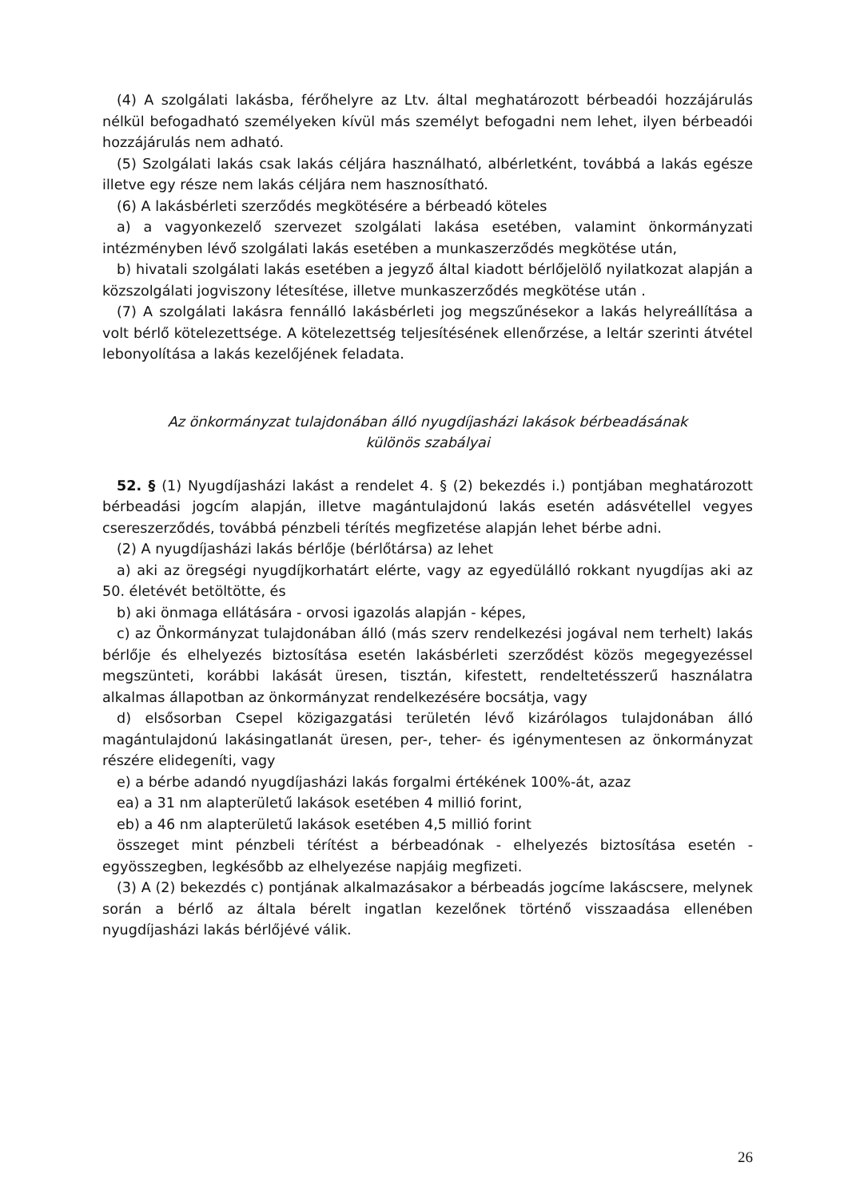(4) A szolgálati lakásba, férőhelyre az Ltv. által meghatározott bérbeadói hozzájárulás nélkül befogadható személyeken kívül más személyt befogadni nem lehet, ilyen bérbeadói hozzájárulás nem adható.
(5) Szolgálati lakás csak lakás céljára használható, albérletként, továbbá a lakás egésze illetve egy része nem lakás céljára nem hasznosítható.
(6) A lakásbérleti szerződés megkötésére a bérbeadó köteles
a) a vagyonkezelő szervezet szolgálati lakása esetében, valamint önkormányzati intézményben lévő szolgálati lakás esetében a munkaszerződés megkötése után,
b) hivatali szolgálati lakás esetében a jegyző által kiadott bérlőjelölő nyilatkozat alapján a közszolgálati jogviszony létesítése, illetve munkaszerződés megkötése után .
(7) A szolgálati lakásra fennálló lakásbérleti jog megszűnésekor a lakás helyreállítása a volt bérlő kötelezettsége. A kötelezettség teljesítésének ellenőrzése, a leltár szerinti átvétel lebonyolítása a lakás kezelőjének feladata.
Az önkormányzat tulajdonában álló nyugdíjasházi lakások bérbeadásának
különös szabályai
52. § (1) Nyugdíjasházi lakást a rendelet 4. § (2) bekezdés i.) pontjában meghatározott bérbeadási jogcím alapján, illetve magántulajdonú lakás esetén adásvétellel vegyes csereszerződés, továbbá pénzbeli térítés megfizetése alapján lehet bérbe adni.
(2) A nyugdíjasházi lakás bérlője (bérlőtársa) az lehet
a) aki az öregségi nyugdíjkorhatárt elérte, vagy az egyedülálló rokkant nyugdíjas aki az 50. életévét betöltötte, és
b) aki önmaga ellátására - orvosi igazolás alapján - képes,
c) az Önkormányzat tulajdonában álló (más szerv rendelkezési jogával nem terhelt) lakás bérlője és elhelyezés biztosítása esetén lakásbérleti szerződést közös megegyezéssel megszünteti, korábbi lakását üresen, tisztán, kifestett, rendeltetésszerű használatra alkalmas állapotban az önkormányzat rendelkezésére bocsátja, vagy
d) elsősorban Csepel közigazgatási területén lévő kizárólagos tulajdonában álló magántulajdonú lakásingatlanát üresen, per-, teher- és igénymentesen az önkormányzat részére elidegeníti, vagy
e) a bérbe adandó nyugdíjasházi lakás forgalmi értékének 100%-át, azaz
ea) a 31 nm alapterületű lakások esetében 4 millió forint,
eb) a 46 nm alapterületű lakások esetében 4,5 millió forint
összeget mint pénzbeli térítést a bérbeadónak - elhelyezés biztosítása esetén - egyösszegben, legkésőbb az elhelyezése napjáig megfizeti.
(3) A (2) bekezdés c) pontjának alkalmazásakor a bérbeadás jogcíme lakáscsere, melynek során a bérlő az általa bérelt ingatlan kezelőnek történő visszaadása ellenében nyugdíjasházi lakás bérlőjévé válik.
26